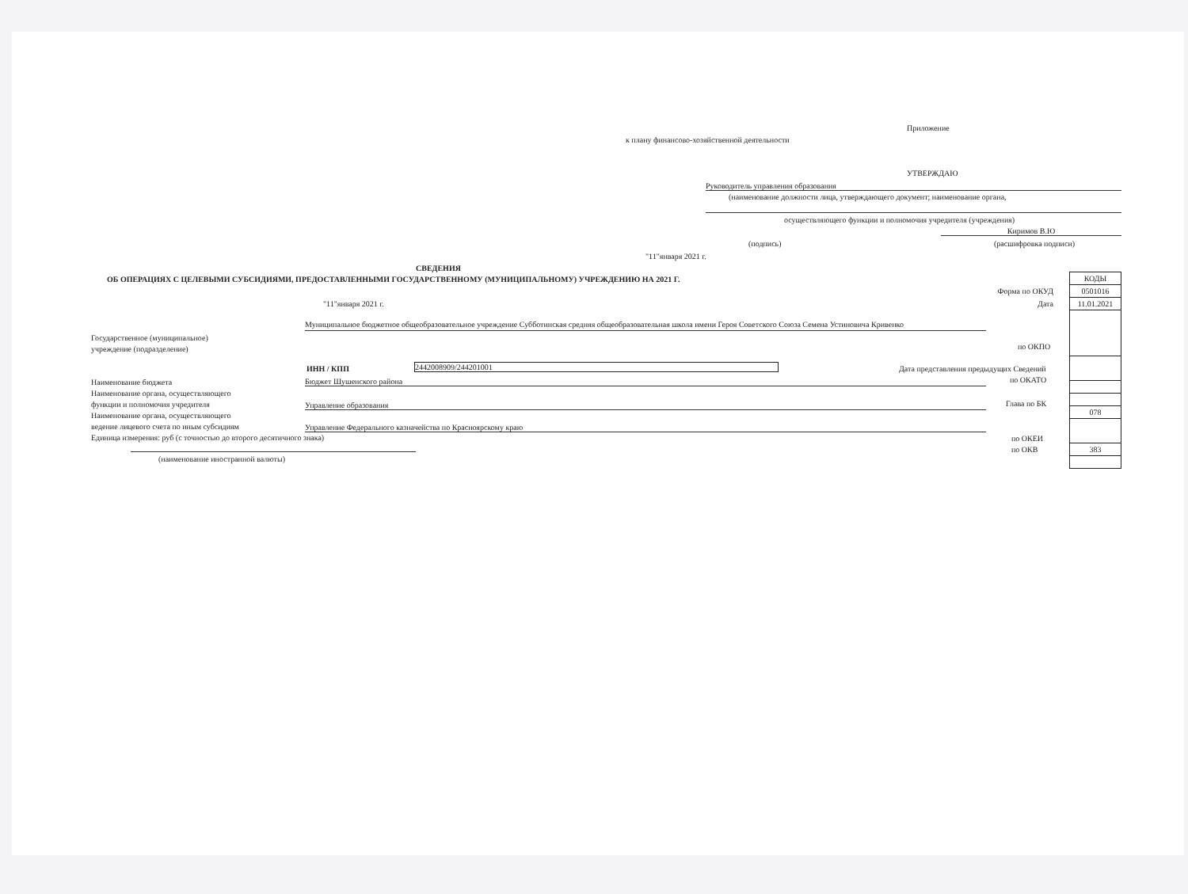Приложение
к плану финансово-хозяйственной деятельности
УТВЕРЖДАЮ
Руководитель управления образования
(наименование должности лица, утверждающего документ; наименование органа,
осуществляющего функции и полномочия учредителя (учреждения)
Киримов В.Ю
(подпись) (расшифровка подписи)
"11"января 2021 г.
СВЕДЕНИЯ
ОБ ОПЕРАЦИЯХ С ЦЕЛЕВЫМИ СУБСИДИЯМИ, ПРЕДОСТАВЛЕННЫМИ ГОСУДАРСТВЕННОМУ (МУНИЦИПАЛЬНОМУ) УЧРЕЖДЕНИЮ НА 2021 Г.
"11"января 2021 г.
Форма по ОКУД
Дата
| КОДЫ |
| 0501016 |
| 11.01.2021 |
| 078 |
| 383 |
Государственное (муниципальное)
учреждение (подразделение)
Муниципальное бюджетное общеобразовательное учреждение Субботинская средняя общеобразовательная школа имени Героя Советского Союза Семена Устиновича Кривенко
по ОКПО
ИНН / КПП 2442008909/244201001
Дата представления предыдущих Сведений
Наименование бюджета
Наименование органа, осуществляющего
функции и полномочия учредителя
Наименование органа, осуществляющего
ведение лицевого счета по иным субсидиям
Единица измерения: руб (с точностью до второго десятичного знака)
Бюджет Шушенского района по ОКАТО
Управление образования Глава по БК
Управление Федерального казначейства по Красноярскому краю
по ОКЕИ
по ОКВ
(наименование иностранной валюты)